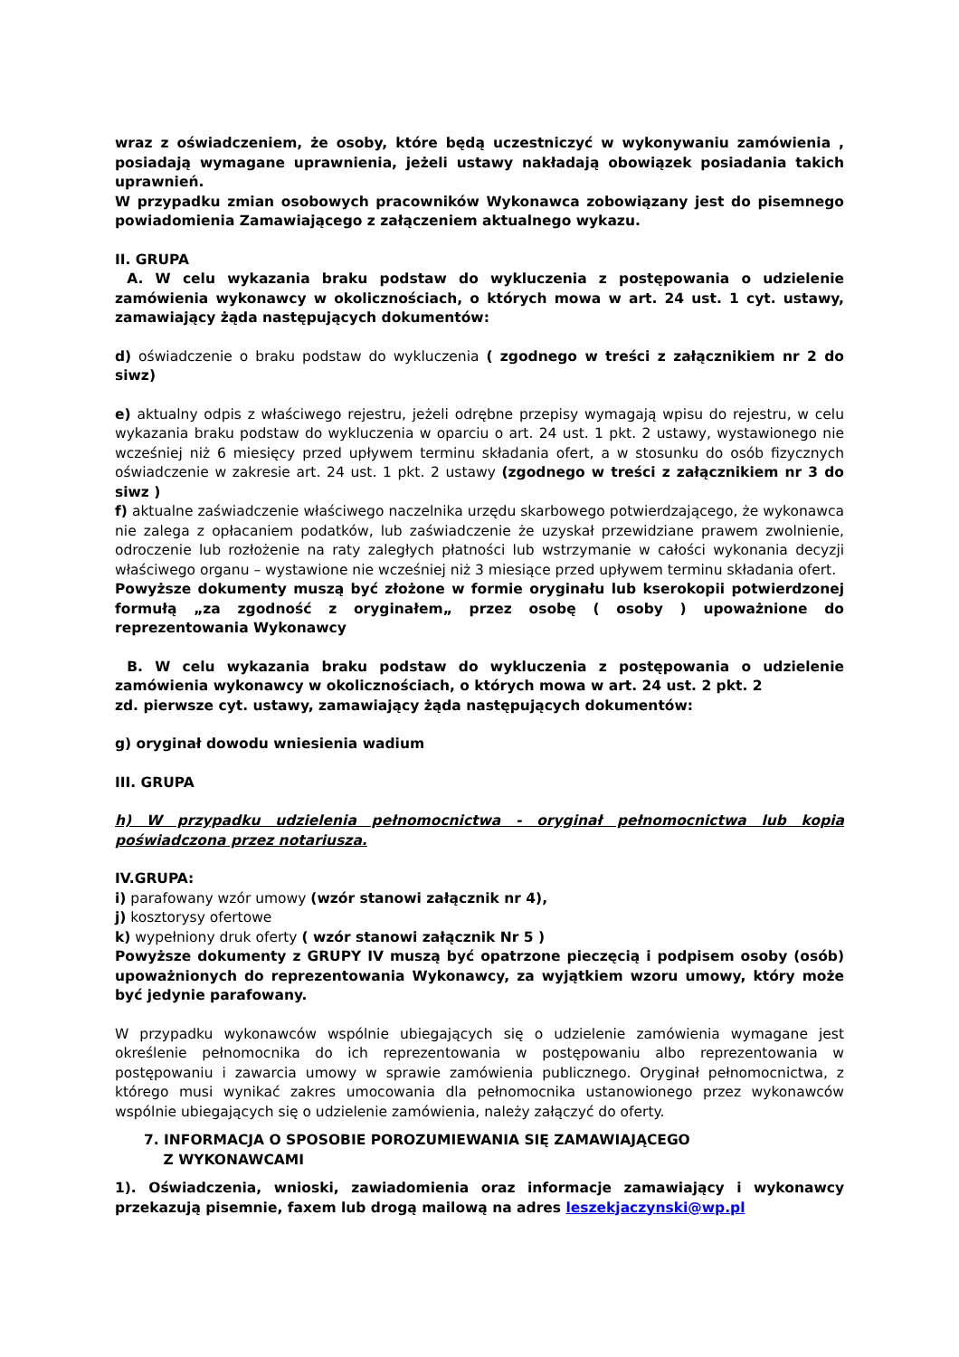wraz z oświadczeniem, że osoby, które będą uczestniczyć w wykonywaniu zamówienia , posiadają wymagane uprawnienia, jeżeli ustawy nakładają obowiązek posiadania takich uprawnień.
W przypadku zmian osobowych pracowników Wykonawca zobowiązany jest do pisemnego powiadomienia Zamawiającego z załączeniem aktualnego wykazu.
II. GRUPA
A. W celu wykazania braku podstaw do wykluczenia z postępowania o udzielenie zamówienia wykonawcy w okolicznościach, o których mowa w art. 24 ust. 1 cyt. ustawy, zamawiający żąda następujących dokumentów:
d) oświadczenie o braku podstaw do wykluczenia ( zgodnego w treści z załącznikiem nr 2 do siwz)
e) aktualny odpis z właściwego rejestru, jeżeli odrębne przepisy wymagają wpisu do rejestru, w celu wykazania braku podstaw do wykluczenia w oparciu o art. 24 ust. 1 pkt. 2 ustawy, wystawionego nie wcześniej niż 6 miesięcy przed upływem terminu składania ofert, a w stosunku do osób fizycznych oświadczenie w zakresie art. 24 ust. 1 pkt. 2 ustawy (zgodnego w treści z załącznikiem nr 3 do siwz )
f) aktualne zaświadczenie właściwego naczelnika urzędu skarbowego potwierdzającego, że wykonawca nie zalega z opłacaniem podatków, lub zaświadczenie że uzyskał przewidziane prawem zwolnienie, odroczenie lub rozłożenie na raty zaległych płatności lub wstrzymanie w całości wykonania decyzji właściwego organu – wystawione nie wcześniej niż 3 miesiące przed upływem terminu składania ofert.
Powyższe dokumenty muszą być złożone w formie oryginału lub kserokopii potwierdzonej formułą „za zgodność z oryginałem„ przez osobę ( osoby ) upoważnione do reprezentowania Wykonawcy
B. W celu wykazania braku podstaw do wykluczenia z postępowania o udzielenie zamówienia wykonawcy w okolicznościach, o których mowa w art. 24 ust. 2 pkt. 2
zd. pierwsze cyt. ustawy, zamawiający żąda następujących dokumentów:
g) oryginał dowodu wniesienia wadium
III. GRUPA
h) W przypadku udzielenia pełnomocnictwa - oryginał pełnomocnictwa lub kopia poświadczona przez notariusza.
IV.GRUPA:
i) parafowany wzór umowy (wzór stanowi załącznik nr 4),
j) kosztorysy ofertowe
k) wypełniony druk oferty ( wzór stanowi załącznik Nr 5 )
Powyższe dokumenty z GRUPY IV muszą być opatrzone pieczęcią i podpisem osoby (osób) upoważnionych do reprezentowania Wykonawcy, za wyjątkiem wzoru umowy, który może być jedynie parafowany.
W przypadku wykonawców wspólnie ubiegających się o udzielenie zamówienia wymagane jest określenie pełnomocnika do ich reprezentowania w postępowaniu albo reprezentowania w postępowaniu i zawarcia umowy w sprawie zamówienia publicznego. Oryginał pełnomocnictwa, z którego musi wynikać zakres umocowania dla pełnomocnika ustanowionego przez wykonawców wspólnie ubiegających się o udzielenie zamówienia, należy załączyć do oferty.
7. INFORMACJA O SPOSOBIE POROZUMIEWANIA SIĘ ZAMAWIAJĄCEGO
Z WYKONAWCAMI
1). Oświadczenia, wnioski, zawiadomienia oraz informacje zamawiający i wykonawcy przekazują pisemnie, faxem lub drogą mailową na adres leszekjaczynski@wp.pl